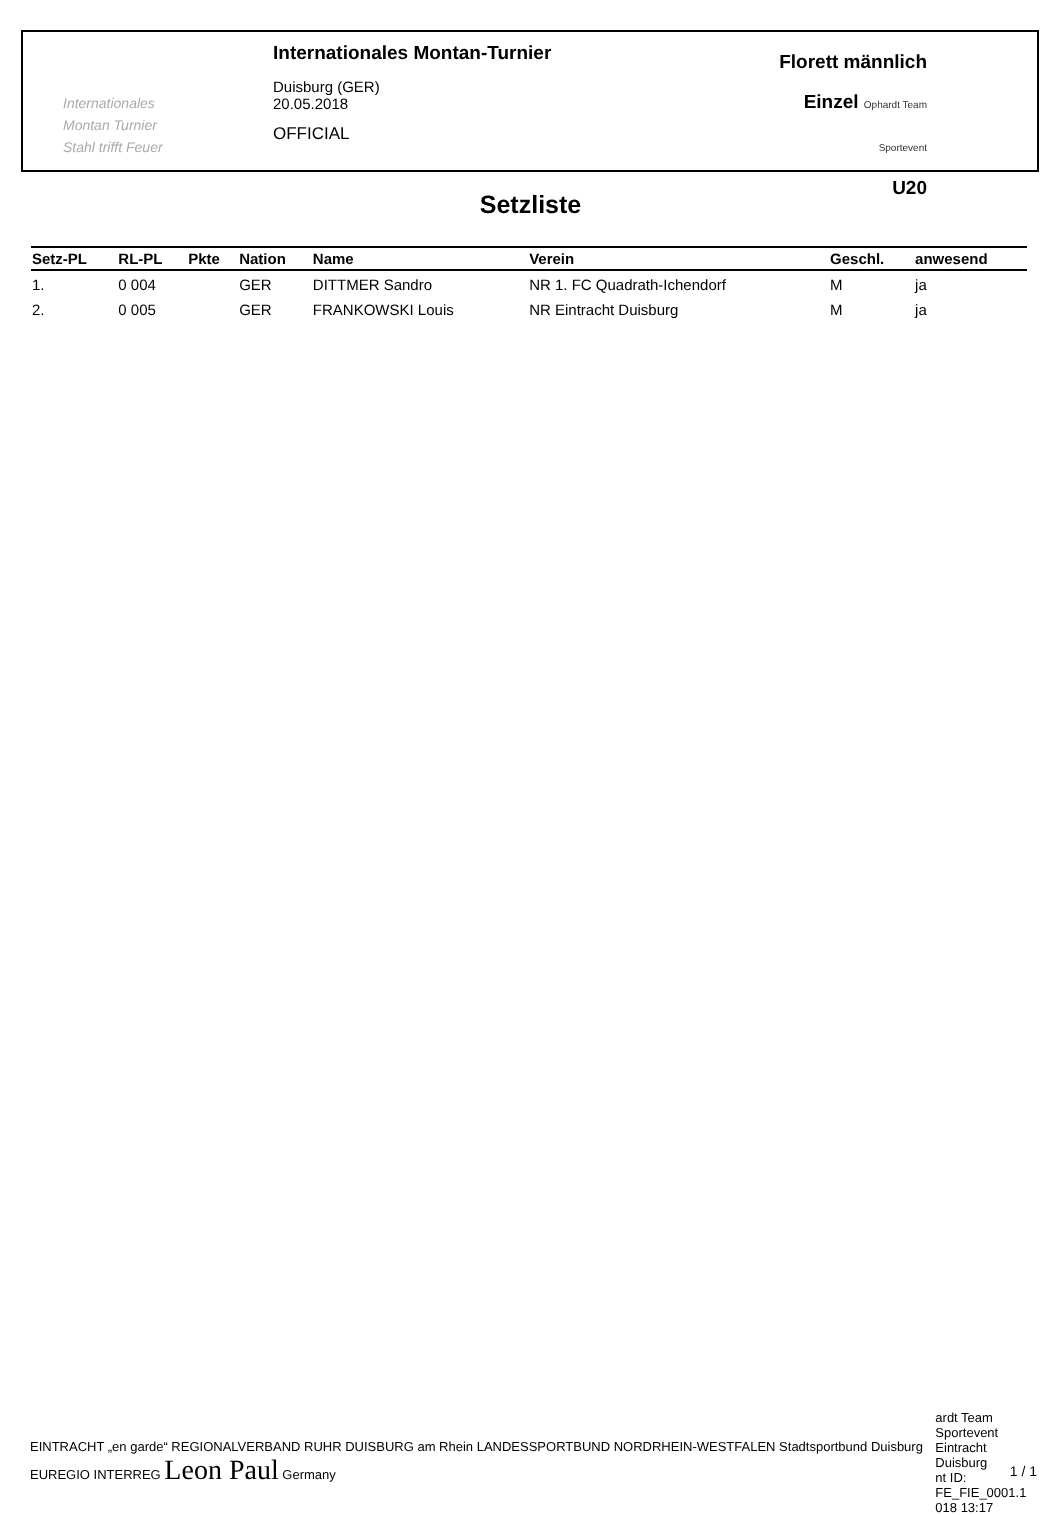Internationales
Montan Turnier
Stahl trifft Feuer
Internationales Montan-Turnier
Duisburg (GER)
20.05.2018
OFFICIAL
Florett männlich
Einzel Ophardt Team Sportevent
U20
Setzliste
| Setz-PL | RL-PL | Pkte | Nation | Name | Verein | Geschl. | anwesend |
| --- | --- | --- | --- | --- | --- | --- | --- |
| 1. | 0 004 | | GER | DITTMER Sandro | NR 1. FC Quadrath-Ichendorf | M | ja |
| 2. | 0 005 | | GER | FRANKOWSKI Louis | NR Eintracht Duisburg | M | ja |
EINTRACHT „en garde“ REGIONALVERBAND RUHR DUISBURG am Rhein LANDESSPORTBUND NORDRHEIN-WESTFALEN Stadtsportbund Duisburg EUREGIO INTERREG Leon Paul Germany ardt Team Sportevent
Eintracht Duisburg
nt ID: FE_FIE_0001.1
018 13:17
1 / 1